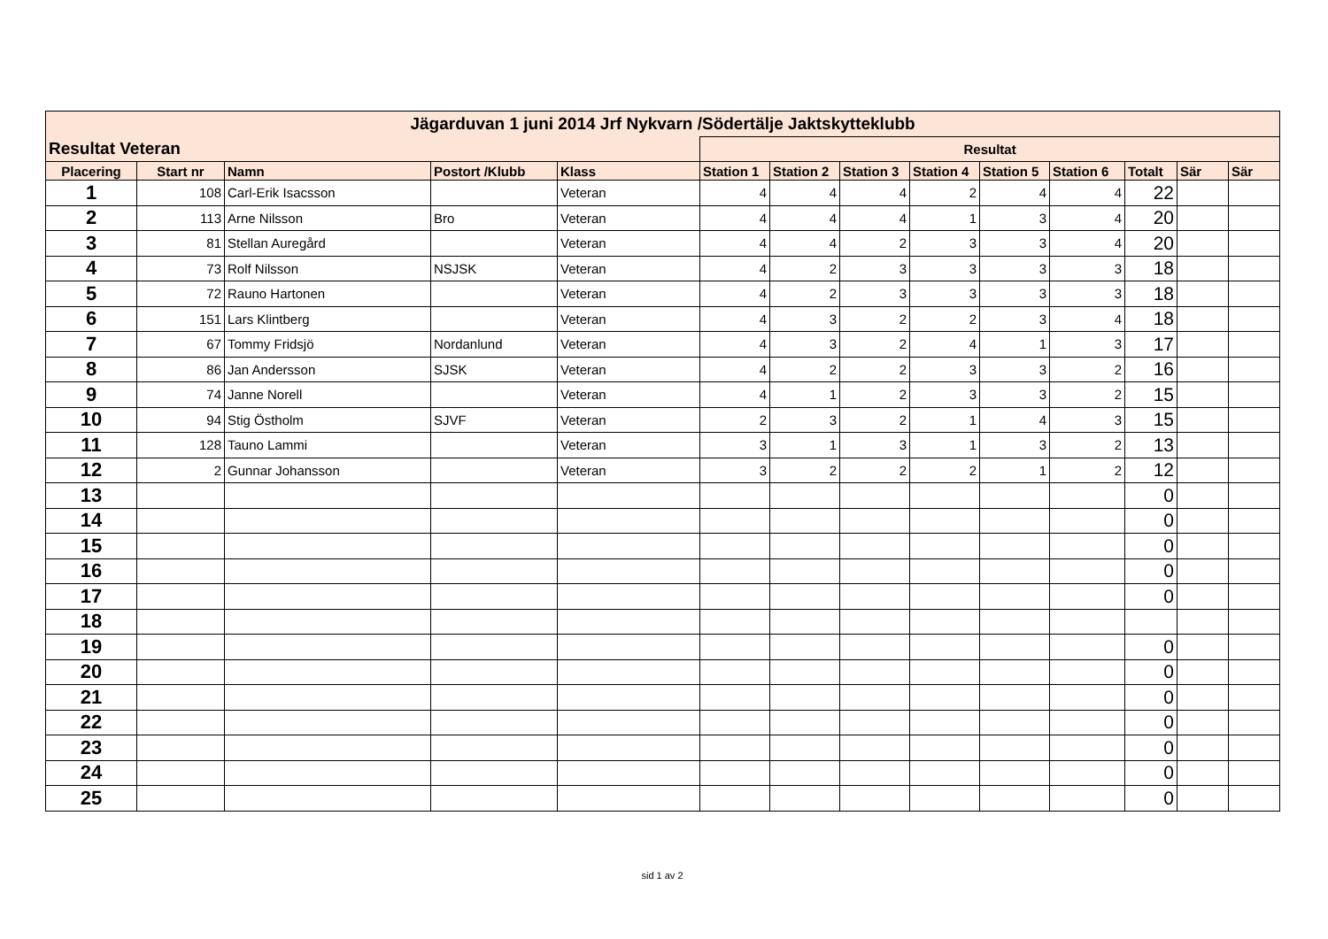| Jägarduvan 1 juni 2014 Jrf Nykvarn /Södertälje Jaktskytteklubb | | | | | | | | | | | | | |
| Resultat Veteran | | | | | Resultat | | | | | | | | |
| Placering | Start nr | Namn | Postort /Klubb | Klass | Station 1 | Station 2 | Station 3 | Station 4 | Station 5 | Station 6 | Totalt | Sär | Sär |
| 1 | 108 | Carl-Erik Isacsson | | Veteran | 4 | 4 | 4 | 2 | 4 | 4 | 22 | | |
| 2 | 113 | Arne Nilsson | Bro | Veteran | 4 | 4 | 4 | 1 | 3 | 4 | 20 | | |
| 3 | 81 | Stellan Auregård | | Veteran | 4 | 4 | 2 | 3 | 3 | 4 | 20 | | |
| 4 | 73 | Rolf Nilsson | NSJSK | Veteran | 4 | 2 | 3 | 3 | 3 | 3 | 18 | | |
| 5 | 72 | Rauno Hartonen | | Veteran | 4 | 2 | 3 | 3 | 3 | 3 | 18 | | |
| 6 | 151 | Lars Klintberg | | Veteran | 4 | 3 | 2 | 2 | 3 | 4 | 18 | | |
| 7 | 67 | Tommy Fridsjö | Nordanlund | Veteran | 4 | 3 | 2 | 4 | 1 | 3 | 17 | | |
| 8 | 86 | Jan Andersson | SJSK | Veteran | 4 | 2 | 2 | 3 | 3 | 2 | 16 | | |
| 9 | 74 | Janne Norell | | Veteran | 4 | 1 | 2 | 3 | 3 | 2 | 15 | | |
| 10 | 94 | Stig Östholm | SJVF | Veteran | 2 | 3 | 2 | 1 | 4 | 3 | 15 | | |
| 11 | 128 | Tauno Lammi | | Veteran | 3 | 1 | 3 | 1 | 3 | 2 | 13 | | |
| 12 | 2 | Gunnar Johansson | | Veteran | 3 | 2 | 2 | 2 | 1 | 2 | 12 | | |
| 13 | | | | | | | | | | | 0 | | |
| 14 | | | | | | | | | | | 0 | | |
| 15 | | | | | | | | | | | 0 | | |
| 16 | | | | | | | | | | | 0 | | |
| 17 | | | | | | | | | | | 0 | | |
| 18 | | | | | | | | | | | | | |
| 19 | | | | | | | | | | | 0 | | |
| 20 | | | | | | | | | | | 0 | | |
| 21 | | | | | | | | | | | 0 | | |
| 22 | | | | | | | | | | | 0 | | |
| 23 | | | | | | | | | | | 0 | | |
| 24 | | | | | | | | | | | 0 | | |
| 25 | | | | | | | | | | | 0 | | |
sid 1 av 2